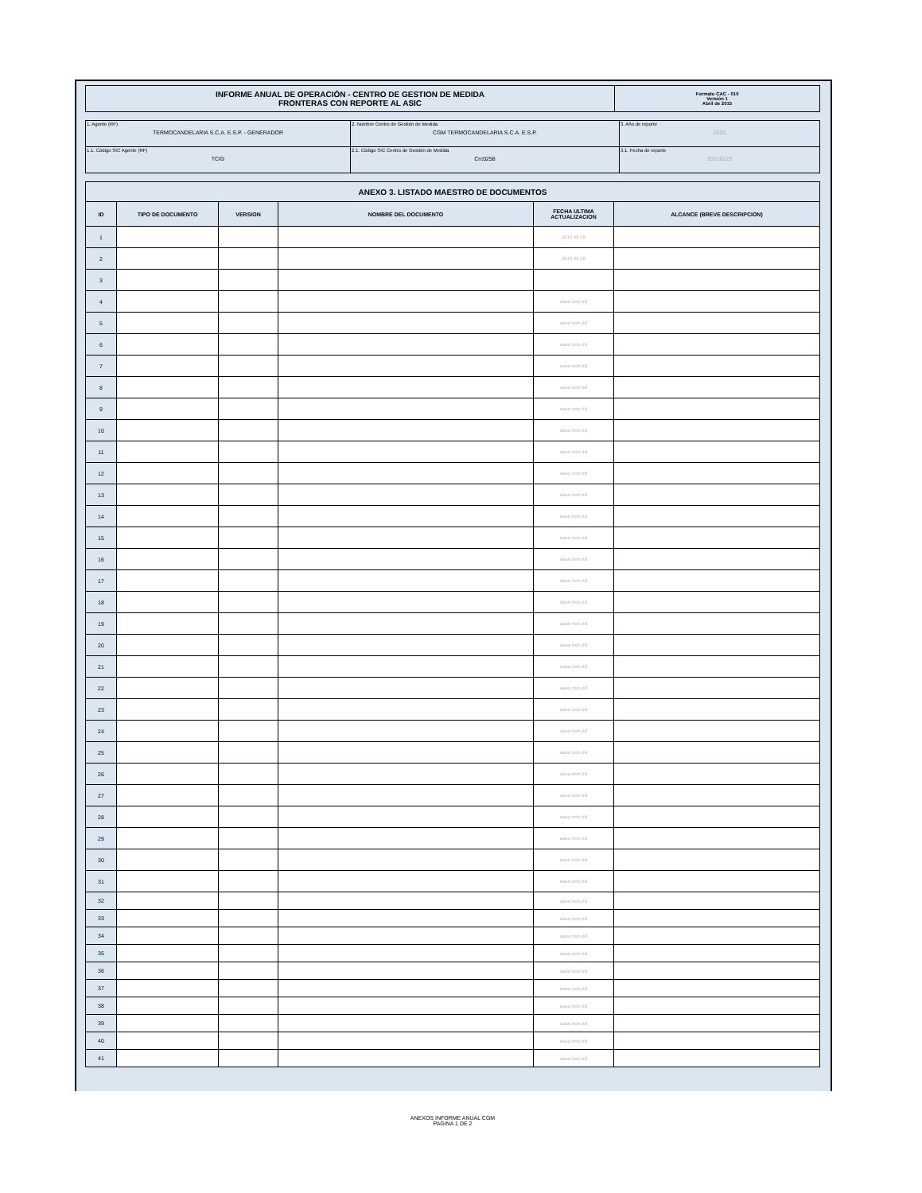| INFORME ANUAL DE OPERACIÓN - CENTRO DE GESTION DE MEDIDA FRONTERAS CON REPORTE AL ASIC | Formato CAC - 010 Versión 1 Abril de 2015 |
| 1. Agente (RF) TERMOCANDELARIA S.C.A. E.S.P. - GENERADOR | 2. Nombre Centro de Gestión de Medida CGM TERMOCANDELARIA S.C.A. E.S.P. | 3. Año de reporte 2020 |
| 1.1. Código SIC Agente (RF) TCIG | 2.1. Código SIC Centro de Gestión de Medida Crc0258 | 3.1. Fecha de reporte 20210223 |
| ANEXO 3. LISTADO MAESTRO DE DOCUMENTOS | | | | | |
| --- | --- | --- | --- | --- | --- |
| ID | TIPO DE DOCUMENTO | VERSION | NOMBRE DEL DOCUMENTO | FECHA ULTIMA ACTUALIZACION | ALCANCE (BREVE DESCRIPCION) |
| 1 | | | | 2016 08 09 | |
| 2 | | | | 2016 06 29 | |
| 3 | | | | | |
| 4 | | | | aaaa mm dd | |
| 5 | | | | aaaa mm dd | |
| 6 | | | | aaaa mm dd | |
| 7 | | | | aaaa mm dd | |
| 8 | | | | aaaa mm dd | |
| 9 | | | | aaaa mm dd | |
| 10 | | | | aaaa mm dd | |
| 11 | | | | aaaa mm dd | |
| 12 | | | | aaaa mm dd | |
| 13 | | | | aaaa mm dd | |
| 14 | | | | aaaa mm dd | |
| 15 | | | | aaaa mm dd | |
| 16 | | | | aaaa mm dd | |
| 17 | | | | aaaa mm dd | |
| 18 | | | | aaaa mm dd | |
| 19 | | | | aaaa mm dd | |
| 20 | | | | aaaa mm dd | |
| 21 | | | | aaaa mm dd | |
| 22 | | | | aaaa mm dd | |
| 23 | | | | aaaa mm dd | |
| 24 | | | | aaaa mm dd | |
| 25 | | | | aaaa mm dd | |
| 26 | | | | aaaa mm dd | |
| 27 | | | | aaaa mm dd | |
| 28 | | | | aaaa mm dd | |
| 29 | | | | aaaa mm dd | |
| 30 | | | | aaaa mm dd | |
| 31 | | | | aaaa mm dd | |
| 32 | | | | aaaa mm dd | |
| 33 | | | | aaaa mm dd | |
| 34 | | | | aaaa mm dd | |
| 35 | | | | aaaa mm dd | |
| 36 | | | | aaaa mm dd | |
| 37 | | | | aaaa mm dd | |
| 38 | | | | aaaa mm dd | |
| 39 | | | | aaaa mm dd | |
| 40 | | | | aaaa mm dd | |
| 41 | | | | aaaa mm dd | |
ANEXOS INFORME ANUAL CGM
PAGINA 1 DE 2